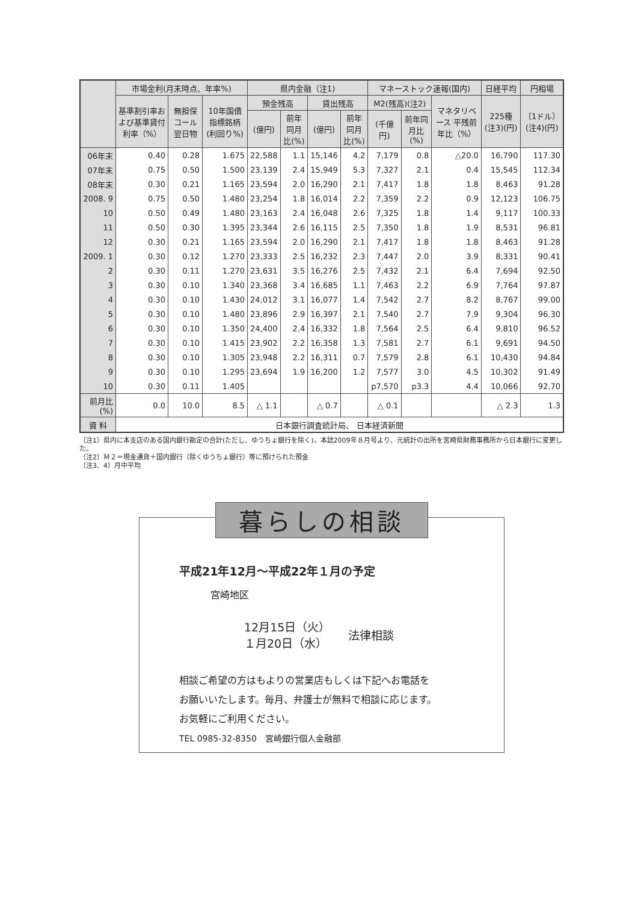| | 市場金利(月末時点、年率%) | | | 県内金融（注1) | | | | マネーストック速報(国内) | | | 日経平均 | 円相場 |
| --- | --- | --- | --- | --- | --- | --- | --- | --- | --- | --- | --- | --- |
| | 基準割引率および基準貸付利率（%） | 無担保コール翌日物 | 10年国債指標銘柄(利回り%) | 預金残高 | | 貸出残高 | | M2(残高)(注2) | | マネタリベース 平残前年比（%） | 225種 (注3)(円) | 〔1ドル〕 (注4)(円) |
| | | | | (億円) | 前年同月比(%) | (億円) | 前年同月比(%) | (千億円) | 前年同月比(%) | | | |
| 06年末 | 0.40 | 0.28 | 1.675 | 22,588 | 1.1 | 15,146 | 4.2 | 7,179 | 0.8 | △20.0 | 16,790 | 117.30 |
| 07年末 | 0.75 | 0.50 | 1.500 | 23,139 | 2.4 | 15,949 | 5.3 | 7,327 | 2.1 | 0.4 | 15,545 | 112.34 |
| 08年末 | 0.30 | 0.21 | 1.165 | 23,594 | 2.0 | 16,290 | 2.1 | 7,417 | 1.8 | 1.8 | 8,463 | 91.28 |
| 2008. 9 | 0.75 | 0.50 | 1.480 | 23,254 | 1.8 | 16,014 | 2.2 | 7,359 | 2.2 | 0.9 | 12,123 | 106.75 |
| 10 | 0.50 | 0.49 | 1.480 | 23,163 | 2.4 | 16,048 | 2.6 | 7,325 | 1.8 | 1.4 | 9,117 | 100.33 |
| 11 | 0.50 | 0.30 | 1.395 | 23,344 | 2.6 | 16,115 | 2.5 | 7,350 | 1.8 | 1.9 | 8,531 | 96.81 |
| 12 | 0.30 | 0.21 | 1.165 | 23,594 | 2.0 | 16,290 | 2.1 | 7,417 | 1.8 | 1.8 | 8,463 | 91.28 |
| 2009. 1 | 0.30 | 0.12 | 1.270 | 23,333 | 2.5 | 16,232 | 2.3 | 7,447 | 2.0 | 3.9 | 8,331 | 90.41 |
| 2 | 0.30 | 0.11 | 1.270 | 23,631 | 3.5 | 16,276 | 2.5 | 7,432 | 2.1 | 6.4 | 7,694 | 92.50 |
| 3 | 0.30 | 0.10 | 1.340 | 23,368 | 3.4 | 16,685 | 1.1 | 7,463 | 2.2 | 6.9 | 7,764 | 97.87 |
| 4 | 0.30 | 0.10 | 1.430 | 24,012 | 3.1 | 16,077 | 1.4 | 7,542 | 2.7 | 8.2 | 8,767 | 99.00 |
| 5 | 0.30 | 0.10 | 1.480 | 23,896 | 2.9 | 16,397 | 2.1 | 7,540 | 2.7 | 7.9 | 9,304 | 96.30 |
| 6 | 0.30 | 0.10 | 1.350 | 24,400 | 2.4 | 16,332 | 1.8 | 7,564 | 2.5 | 6.4 | 9,810 | 96.52 |
| 7 | 0.30 | 0.10 | 1.415 | 23,902 | 2.2 | 16,358 | 1.3 | 7,581 | 2.7 | 6.1 | 9,691 | 94.50 |
| 8 | 0.30 | 0.10 | 1.305 | 23,948 | 2.2 | 16,311 | 0.7 | 7,579 | 2.8 | 6.1 | 10,430 | 94.84 |
| 9 | 0.30 | 0.10 | 1.295 | 23,694 | 1.9 | 16,200 | 1.2 | 7,577 | 3.0 | 4.5 | 10,302 | 91.49 |
| 10 | 0.30 | 0.11 | 1.405 | | | | | p7,570 | p3.3 | 4.4 | 10,066 | 92.70 |
| 前月比(%) | 0.0 | 10.0 | 8.5 | △ 1.1 | | △ 0.7 | | △ 0.1 | | | △ 2.3 | 1.3 |
| 資 料 | 日本銀行調査統計局、 日本経済新聞 | | | | | | | | | | | |
（注1）県内に本支店のある国内銀行勘定の合計(ただし、ゆうちょ銀行を除く)。本誌2009年８月号より、元統計の出所を宮崎県財務事務所から日本銀行に変更した。
（注2）Ｍ２＝現金通貨＋国内銀行（除くゆうちょ銀行）等に預けられた預金
（注3、4）月中平均
暮らしの相談
平成21年12月～平成22年１月の予定
宮崎地区
12月15日（火）
１月20日（水）
法律相談
相談ご希望の方はもよりの営業店もしくは下記へお電話を
お願いいたします。毎月、弁護士が無料で相談に応じます。
お気軽にご利用ください。
TEL 0985-32-8350　宮崎銀行個人金融部